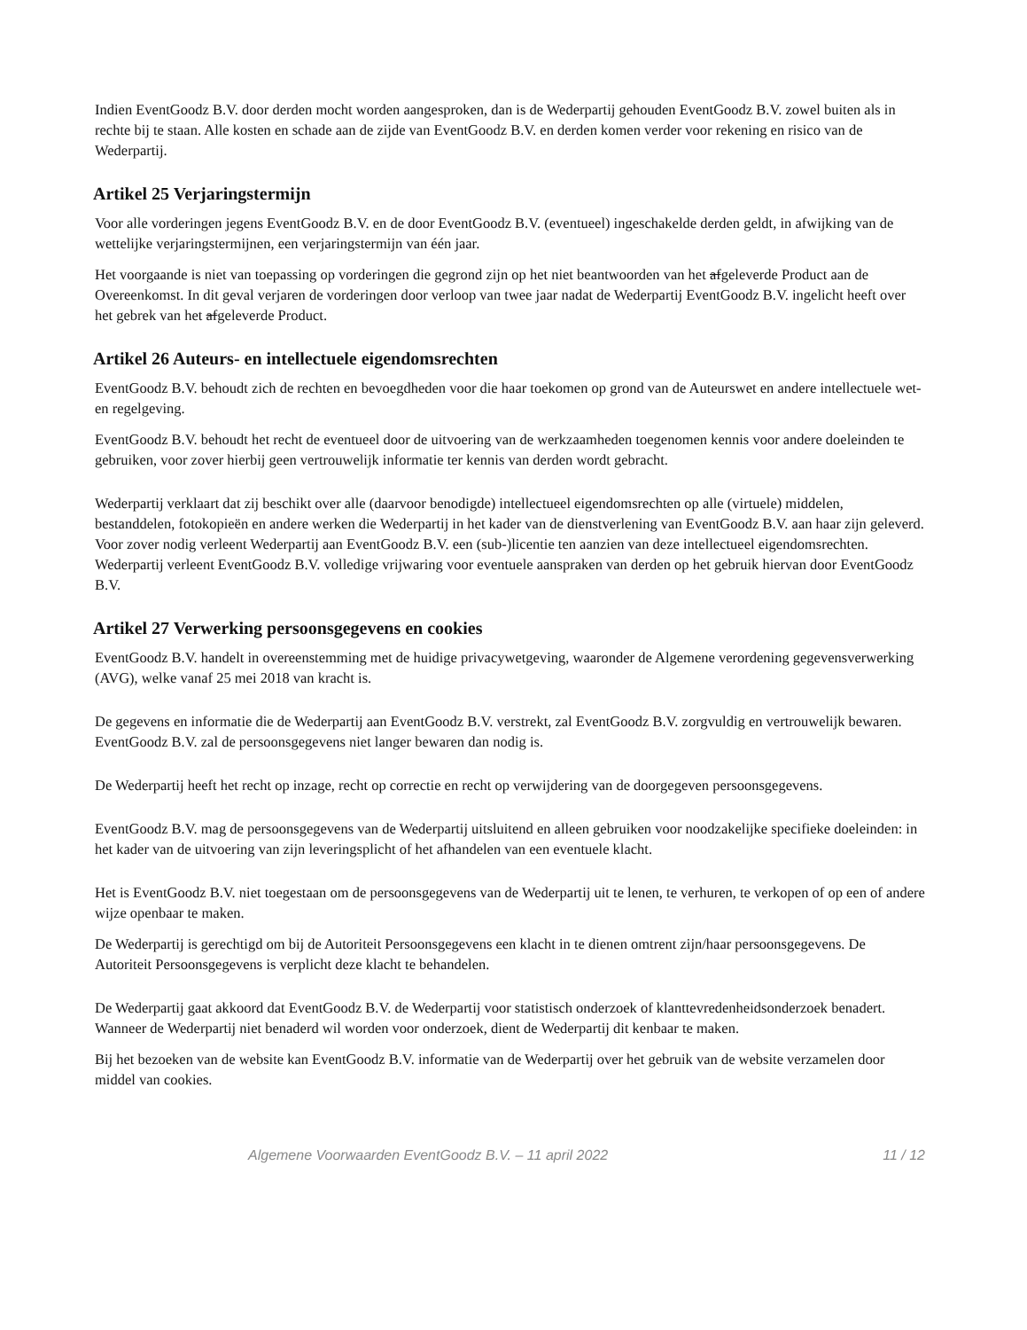Indien EventGoodz B.V. door derden mocht worden aangesproken, dan is de Wederpartij gehouden EventGoodz B.V. zowel buiten als in rechte bij te staan. Alle kosten en schade aan de zijde van EventGoodz B.V. en derden komen verder voor rekening en risico van de Wederpartij.
Artikel 25 Verjaringstermijn
Voor alle vorderingen jegens EventGoodz B.V. en de door EventGoodz B.V. (eventueel) ingeschakelde derden geldt, in afwijking van de wettelijke verjaringstermijnen, een verjaringstermijn van één jaar.
Het voorgaande is niet van toepassing op vorderingen die gegrond zijn op het niet beantwoorden van het afgeleverde Product aan de Overeenkomst. In dit geval verjaren de vorderingen door verloop van twee jaar nadat de Wederpartij EventGoodz B.V. ingelicht heeft over het gebrek van het afgeleverde Product.
Artikel 26 Auteurs- en intellectuele eigendomsrechten
EventGoodz B.V. behoudt zich de rechten en bevoegdheden voor die haar toekomen op grond van de Auteurswet en andere intellectuele wet- en regelgeving.
EventGoodz B.V. behoudt het recht de eventueel door de uitvoering van de werkzaamheden toegenomen kennis voor andere doeleinden te gebruiken, voor zover hierbij geen vertrouwelijk informatie ter kennis van derden wordt gebracht.
Wederpartij verklaart dat zij beschikt over alle (daarvoor benodigde) intellectueel eigendomsrechten op alle (virtuele) middelen, bestanddelen, fotokopieën en andere werken die Wederpartij in het kader van de dienstverlening van EventGoodz B.V. aan haar zijn geleverd. Voor zover nodig verleent Wederpartij aan EventGoodz B.V. een (sub-)licentie ten aanzien van deze intellectueel eigendomsrechten. Wederpartij verleent EventGoodz B.V. volledige vrijwaring voor eventuele aanspraken van derden op het gebruik hiervan door EventGoodz B.V.
Artikel 27 Verwerking persoonsgegevens en cookies
EventGoodz B.V. handelt in overeenstemming met de huidige privacywetgeving, waaronder de Algemene verordening gegevensverwerking (AVG), welke vanaf 25 mei 2018 van kracht is.
De gegevens en informatie die de Wederpartij aan EventGoodz B.V. verstrekt, zal EventGoodz B.V. zorgvuldig en vertrouwelijk bewaren. EventGoodz B.V. zal de persoonsgegevens niet langer bewaren dan nodig is.
De Wederpartij heeft het recht op inzage, recht op correctie en recht op verwijdering van de doorgegeven persoonsgegevens.
EventGoodz B.V. mag de persoonsgegevens van de Wederpartij uitsluitend en alleen gebruiken voor noodzakelijke specifieke doeleinden: in het kader van de uitvoering van zijn leveringsplicht of het afhandelen van een eventuele klacht.
Het is EventGoodz B.V. niet toegestaan om de persoonsgegevens van de Wederpartij uit te lenen, te verhuren, te verkopen of op een of andere wijze openbaar te maken.
De Wederpartij is gerechtigd om bij de Autoriteit Persoonsgegevens een klacht in te dienen omtrent zijn/haar persoonsgegevens. De Autoriteit Persoonsgegevens is verplicht deze klacht te behandelen.
De Wederpartij gaat akkoord dat EventGoodz B.V. de Wederpartij voor statistisch onderzoek of klanttevredenheidsonderzoek benadert. Wanneer de Wederpartij niet benaderd wil worden voor onderzoek, dient de Wederpartij dit kenbaar te maken.
Bij het bezoeken van de website kan EventGoodz B.V. informatie van de Wederpartij over het gebruik van de website verzamelen door middel van cookies.
Algemene Voorwaarden EventGoodz B.V. – 11 april 2022 11 / 12